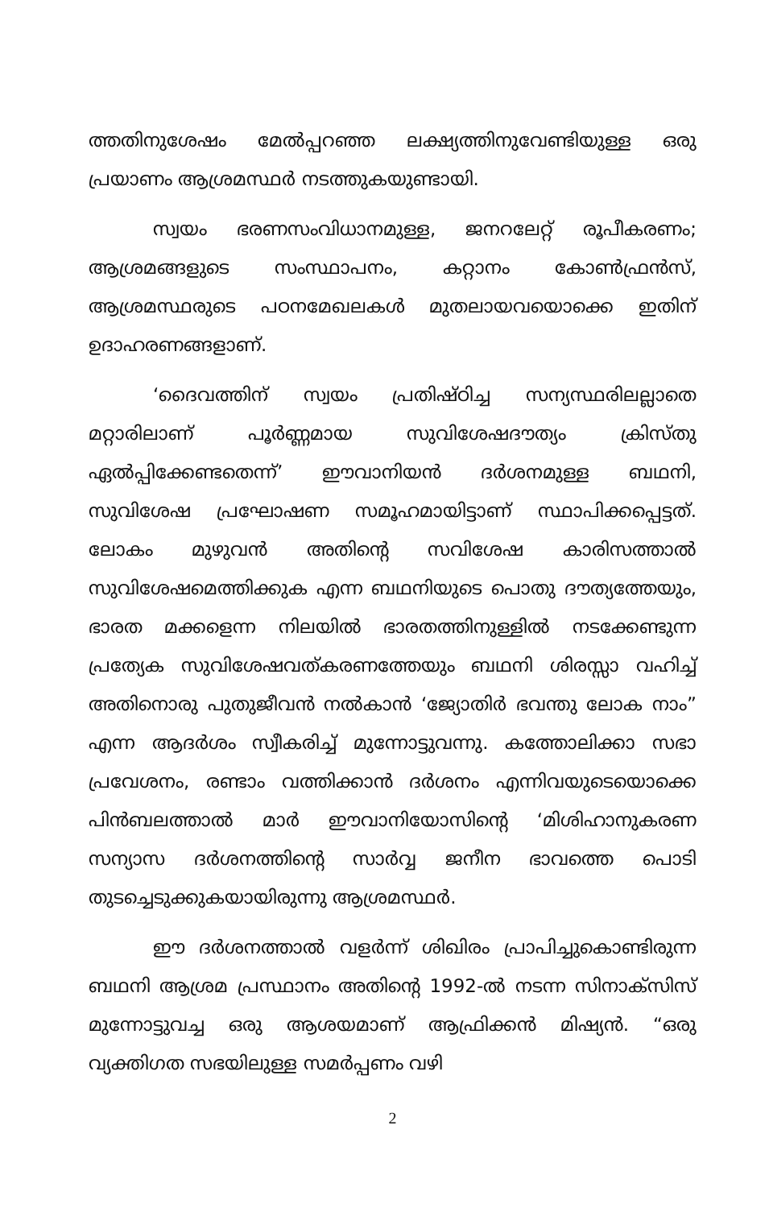ത്തതിനുശേഷം മേൽപ്പറഞ്ഞ ലക്ഷ്യത്തിനുവേണ്ടിയുള്ള ഒരു പ്രയാണം ആശ്രമസ്ഥർ നടത്തുകയുണ്ടായി.
സ്വയം ഭരണസംവിധാനമുള്ള, ജനറലേറ്റ് രൂപീകരണം; ആശ്രമങ്ങളുടെ സംസ്ഥാപനം, കറ്റാനം കോൺഫ്രൻസ്, ആശ്രമസ്ഥരുടെ പഠനമേഖലകൾ മുതലായവയൊക്കെ ഇതിന് ഉദാഹരണങ്ങളാണ്.
‘ദൈവത്തിന് സ്വയം പ്രതിഷ്ഠിച്ച സന്യസ്ഥരിലല്ലാതെ മറ്റാരിലാണ് പൂർണ്ണമായ സുവിശേഷദൗത്യം ക്രിസ്തു ഏൽപ്പിക്കേണ്ടതെന്ന്’ ഈവാനിയൻ ദർശനമുള്ള ബഥനി, സുവിശേഷ പ്രഘോഷണ സമൂഹമായിട്ടാണ് സ്ഥാപിക്കപ്പെട്ടത്. ലോകം മുഴുവൻ അതിന്റെ സവിശേഷ കാരിസത്താൽ സുവിശേഷമെത്തിക്കുക എന്ന ബഥനിയുടെ പൊതു ദൗത്യത്തേയും, ഭാരത മക്കളെന്ന നിലയിൽ ഭാരതത്തിനുള്ളിൽ നടക്കേണ്ടുന്ന പ്രത്യേക സുവിശേഷവത്കരണത്തേയും ബഥനി ശിരസ്സാ വഹിച്ച് അതിനൊരു പുതുജീവൻ നൽകാൻ ‘ജ്യോതിർ ഭവന്തു ലോക നാം” എന്ന ആദർശം സ്വീകരിച്ച് മുന്നോട്ടുവന്നു. കത്തോലിക്കാ സഭാ പ്രവേശനം, രണ്ടാം വത്തിക്കാൻ ദർശനം എന്നിവയുടെയൊക്കെ പിൻബലത്താൽ മാർ ഈവാനിയോസിന്റെ ‘മിശിഹാനുകരണ സന്യാസ ദർശനത്തിന്റെ സാർവ്വ ജനീന ഭാവത്തെ പൊടി തുടച്ചെടുക്കുകയായിരുന്നു ആശ്രമസ്ഥർ.
ഈ ദർശനത്താൽ വളർന്ന് ശിഖിരം പ്രാപിച്ചുകൊണ്ടിരുന്ന ബഥനി ആശ്രമ പ്രസ്ഥാനം അതിന്റെ 1992-ൽ നടന്ന സിനാക്സിസ് മുന്നോട്ടുവച്ച ഒരു ആശയമാണ് ആഫ്രിക്കൻ മിഷ്യൻ. “ഒരു വ്യക്തിഗത സഭയിലുള്ള സമർപ്പണം വഴി
2